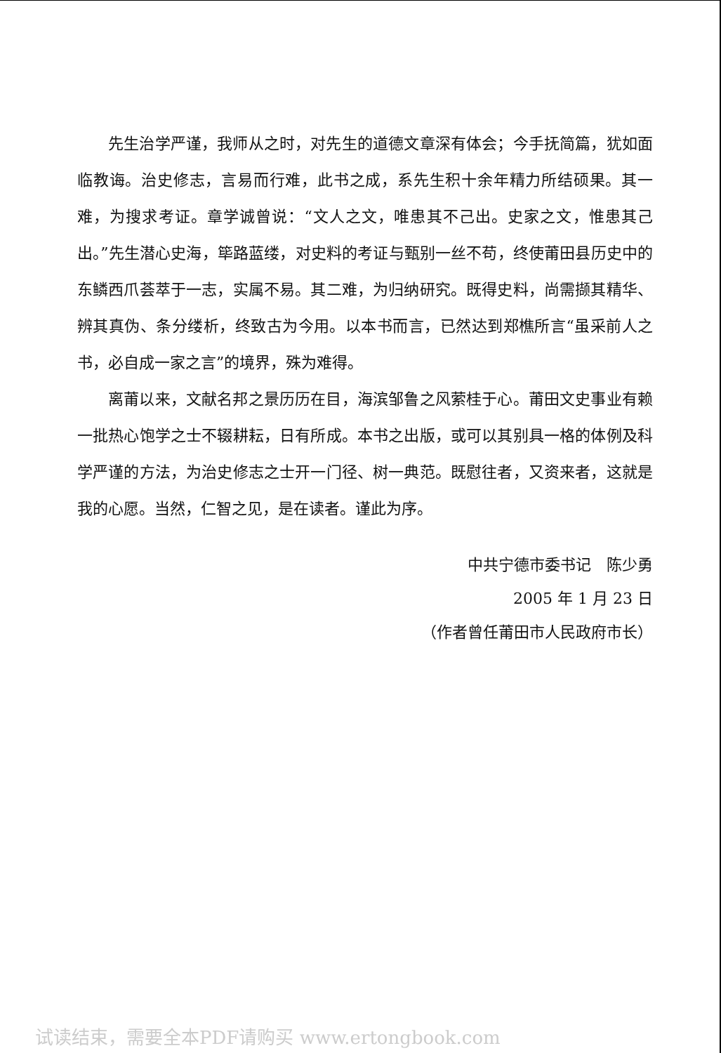先生治学严谨，我师从之时，对先生的道德文章深有体会；今手抚简篇，犹如面临教诲。治史修志，言易而行难，此书之成，系先生积十余年精力所结硕果。其一难，为搜求考证。章学诚曾说：“文人之文，唯患其不己出。史家之文，惟患其己出。”先生潜心史海，筚路蓝缕，对史料的考证与甄别一丝不苟，终使莆田县历史中的东鳞西爪荟萃于一志，实属不易。其二难，为归纳研究。既得史料，尚需撷其精华、辨其真伪、条分缕析，终致古为今用。以本书而言，已然达到郑樵所言“虽采前人之书，必自成一家之言”的境界，殊为难得。
离莆以来，文献名邦之景历历在目，海滨邹鲁之风萦桂于心。莆田文史事业有赖一批热心饱学之士不辍耕耘，日有所成。本书之出版，或可以其别具一格的体例及科学严谨的方法，为治史修志之士开一门径、树一典范。既慰往者，又资来者，这就是我的心愿。当然，仁智之见，是在读者。谨此为序。
中共宁德市委书记　陈少勇
2005 年 1 月 23 日
（作者曾任莆田市人民政府市长）
试读结束，需要全本PDF请购买 www.ertongbook.com